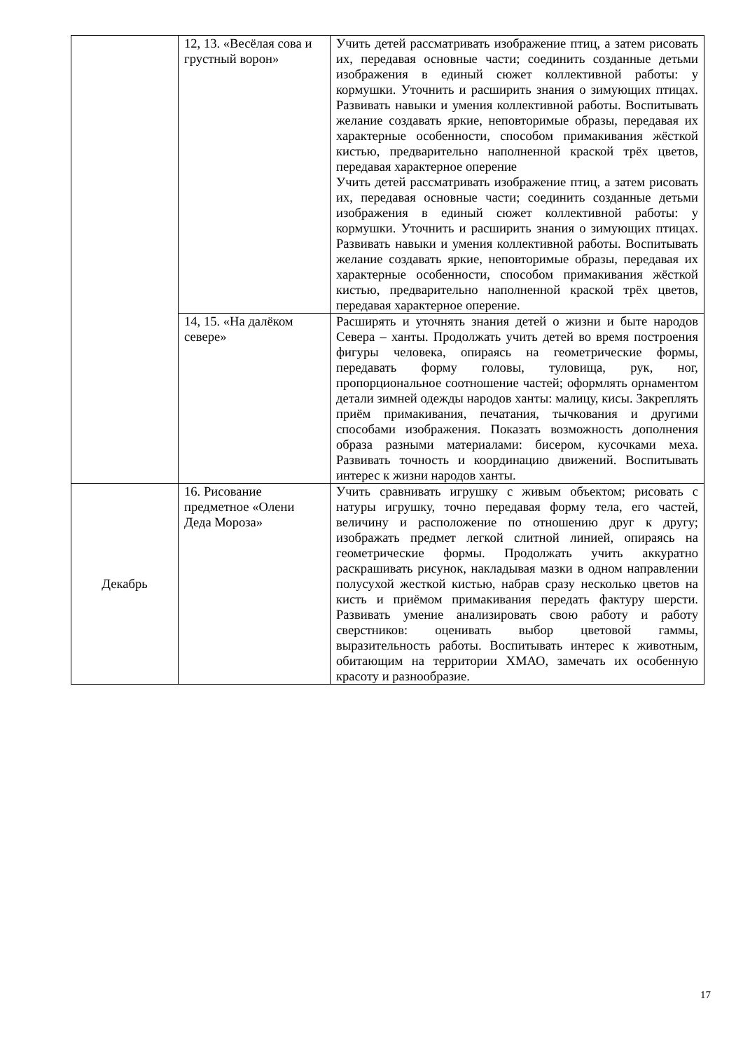| | 12, 13. «Весёлая сова и грустный ворон» | Учить детей рассматривать изображение птиц, а затем рисовать их, передавая основные части; соединить созданные детьми изображения в единый сюжет коллективной работы: у кормушки. Уточнить и расширить знания о зимующих птицах. Развивать навыки и умения коллективной работы. Воспитывать желание создавать яркие, неповторимые образы, передавая их характерные особенности, способом примакивания жёсткой кистью, предварительно наполненной краской трёх цветов, передавая характерное оперение Учить детей рассматривать изображение птиц, а затем рисовать их, передавая основные части; соединить созданные детьми изображения в единый сюжет коллективной работы: у кормушки. Уточнить и расширить знания о зимующих птицах. Развивать навыки и умения коллективной работы. Воспитывать желание создавать яркие, неповторимые образы, передавая их характерные особенности, способом примакивания жёсткой кистью, предварительно наполненной краской трёх цветов, передавая характерное оперение. |
| | 14, 15. «На далёком севере» | Расширять и уточнять знания детей о жизни и быте народов Севера – ханты. Продолжать учить детей во время построения фигуры человека, опираясь на геометрические формы, передавать форму головы, туловища, рук, ног, пропорциональное соотношение частей; оформлять орнаментом детали зимней одежды народов ханты: малицу, кисы. Закреплять приём примакивания, печатания, тычкования и другими способами изображения. Показать возможность дополнения образа разными материалами: бисером, кусочками меха. Развивать точность и координацию движений. Воспитывать интерес к жизни народов ханты. |
| Декабрь | 16. Рисование предметное «Олени Деда Мороза» | Учить сравнивать игрушку с живым объектом; рисовать с натуры игрушку, точно передавая форму тела, его частей, величину и расположение по отношению друг к другу; изображать предмет легкой слитной линией, опираясь на геометрические формы. Продолжать учить аккуратно раскрашивать рисунок, накладывая мазки в одном направлении полусухой жесткой кистью, набрав сразу несколько цветов на кисть и приёмом примакивания передать фактуру шерсти. Развивать умение анализировать свою работу и работу сверстников: оценивать выбор цветовой гаммы, выразительность работы. Воспитывать интерес к животным, обитающим на территории ХМАО, замечать их особенную красоту и разнообразие. |
17